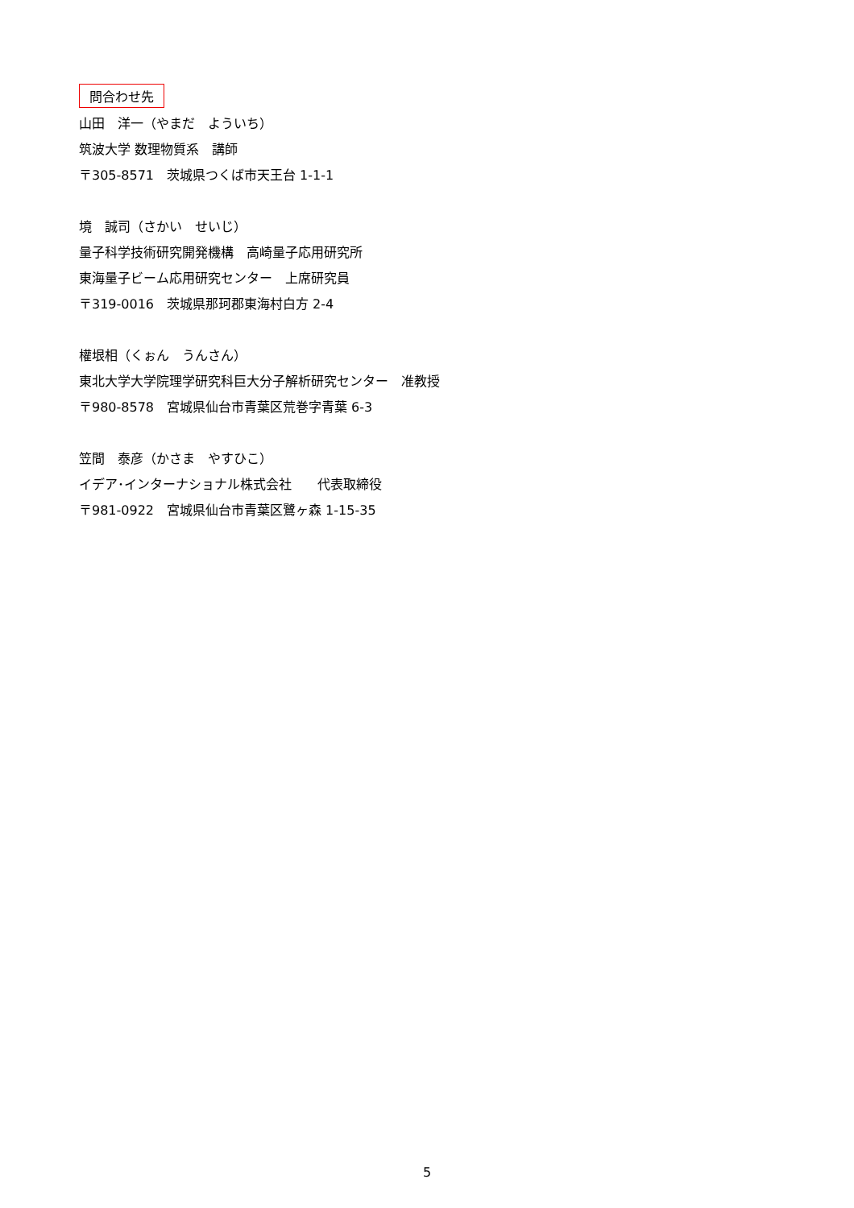問合わせ先
山田　洋一（やまだ　よういち）
筑波大学 数理物質系　講師
〒305-8571　茨城県つくば市天王台 1-1-1
境　誠司（さかい　せいじ）
量子科学技術研究開発機構　高崎量子応用研究所
東海量子ビーム応用研究センター　上席研究員
〒319-0016　茨城県那珂郡東海村白方 2-4
權垠相（くぉん　うんさん）
東北大学大学院理学研究科巨大分子解析研究センター　准教授
〒980-8578　宮城県仙台市青葉区荒巻字青葉 6-3
笠間　泰彦（かさま　やすひこ）
イデア･インターナショナル株式会社　　代表取締役
〒981-0922　宮城県仙台市青葉区鷺ヶ森 1-15-35
5